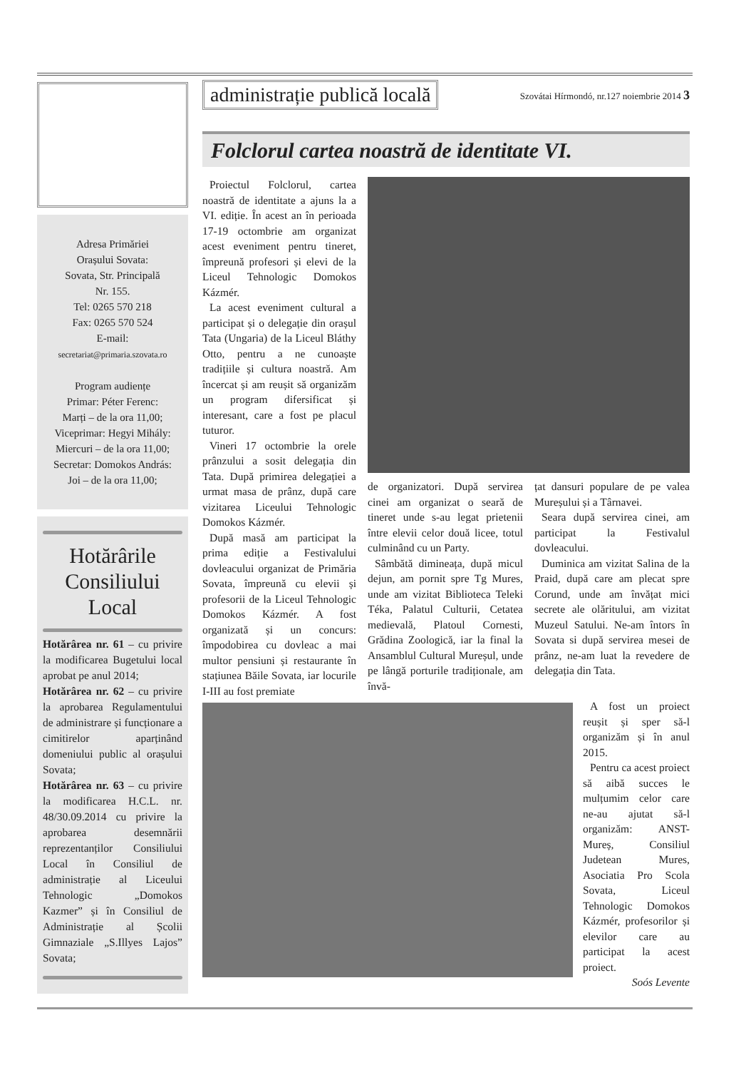Adresa Primăriei
Orașului Sovata:
Sovata, Str. Principală
Nr. 155.
Tel: 0265 570 218
Fax: 0265 570 524
E-mail:
secretariat@primaria.szovata.ro
Program audiențe
Primar: Péter Ferenc:
Marți – de la ora 11,00;
Viceprimar: Hegyi Mihály:
Miercuri – de la ora 11,00;
Secretar: Domokos András:
Joi – de la ora 11,00;
Hotărârile Consiliului Local
Hotărârea nr. 61 – cu privire la modificarea Bugetului local aprobat pe anul 2014;
Hotărârea nr. 62 – cu privire la aprobarea Regulamentului de administrare și funcționare a cimitirelor aparținând domeniului public al orașului Sovata;
Hotărârea nr. 63 – cu privire la modificarea H.C.L. nr. 48/30.09.2014 cu privire la aprobarea desemnării reprezentanților Consiliului Local în Consiliul de administrație al Liceului Tehnologic „Domokos Kazmer” și în Consiliul de Administrație al Școlii Gimnaziale „S.Illyes Lajos” Sovata;
administrație publică locală Szovátai Hírmondó, nr.127 noiembrie 2014 3
Folclorul cartea noastră de identitate VI.
Proiectul Folclorul, cartea noastră de identitate a ajuns la a VI. ediție. În acest an în perioada 17-19 octombrie am organizat acest eveniment pentru tineret, împreună profesori și elevi de la Liceul Tehnologic Domokos Kázmér.
La acest eveniment cultural a participat și o delegație din orașul Tata (Ungaria) de la Liceul Bláthy Otto, pentru a ne cunoaște tradițiile și cultura noastră. Am încercat și am reușit să organizăm un program difersificat și interesant, care a fost pe placul tuturor.
Vineri 17 octombrie la orele prânzului a sosit delegația din Tata. După primirea delegației a urmat masa de prânz, după care vizitarea Liceului Tehnologic Domokos Kázmér.
După masă am participat la prima ediție a Festivalului dovleacului organizat de Primăria Sovata, împreună cu elevii și profesorii de la Liceul Tehnologic Domokos Kázmér. A fost organizată și un concurs: împodobirea cu dovleac a mai multor pensiuni și restaurante în stațiunea Băile Sovata, iar locurile I-III au fost premiate
de organizatori. După servirea cinei am organizat o seară de tineret unde s-au legat prietenii între elevii celor două licee, totul culminând cu un Party.
Sâmbătă dimineața, după micul dejun, am pornit spre Tg Mures, unde am vizitat Biblioteca Teleki Téka, Palatul Culturii, Cetatea medievală, Platoul Cornesti, Grădina Zoologică, iar la final la Ansamblul Cultural Mureșul, unde pe lângă porturile tradiționale, am învă-
țat dansuri populare de pe valea Mureșului și a Târnavei.
Seara după servirea cinei, am participat la Festivalul dovleacului.
Duminica am vizitat Salina de la Praid, după care am plecat spre Corund, unde am învățat mici secrete ale olăritului, am vizitat Muzeul Satului. Ne-am întors în Sovata si după servirea mesei de prânz, ne-am luat la revedere de delegația din Tata.
A fost un proiect reușit și sper să-l organizăm și în anul 2015.
Pentru ca acest proiect să aibă succes le mulțumim celor care ne-au ajutat să-l organizăm: ANST-Mureș, Consiliul Judetean Mures, Asociatia Pro Scola Sovata, Liceul Tehnologic Domokos Kázmér, profesorilor și elevilor care au participat la acest proiect.
Soós Levente